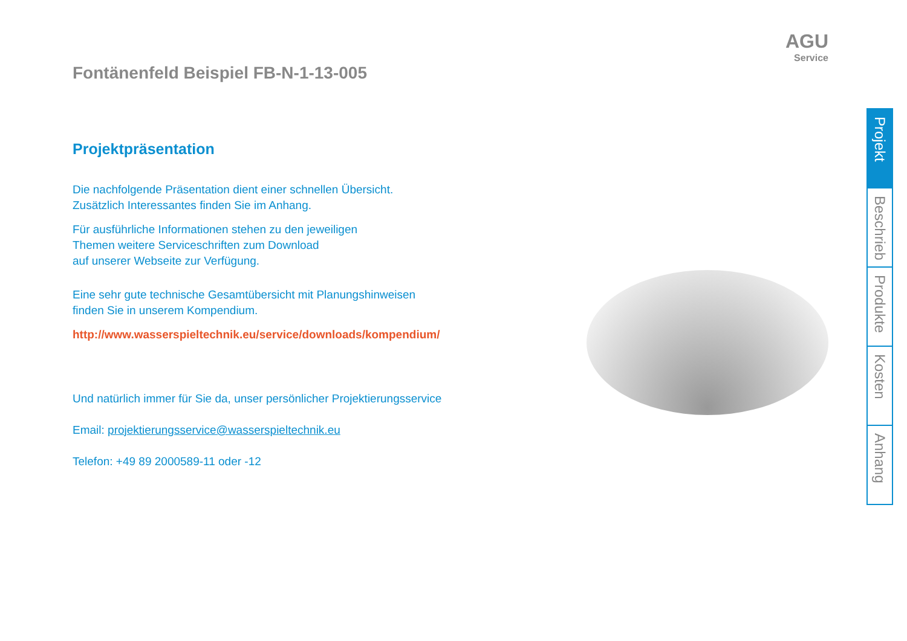Fontänenfeld Beispiel FB-N-1-13-005
AGU
Service
Projektpräsentation
Die nachfolgende Präsentation dient einer schnellen Übersicht.
Zusätzlich Interessantes finden Sie im Anhang.
Für ausführliche Informationen stehen zu den jeweiligen
Themen weitere Serviceschriften zum Download
auf unserer Webseite zur Verfügung.
Eine sehr gute technische Gesamtübersicht mit Planungshinweisen
finden Sie in unserem Kompendium.
http://www.wasserspieltechnik.eu/service/downloads/kompendium/
Und natürlich immer für Sie da, unser persönlicher Projektierungsservice
Email: projektierungsservice@wasserspieltechnik.eu
Telefon: +49 89 2000589-11 oder -12
Projekt
Beschrieb
Produkte
Kosten
Anhang